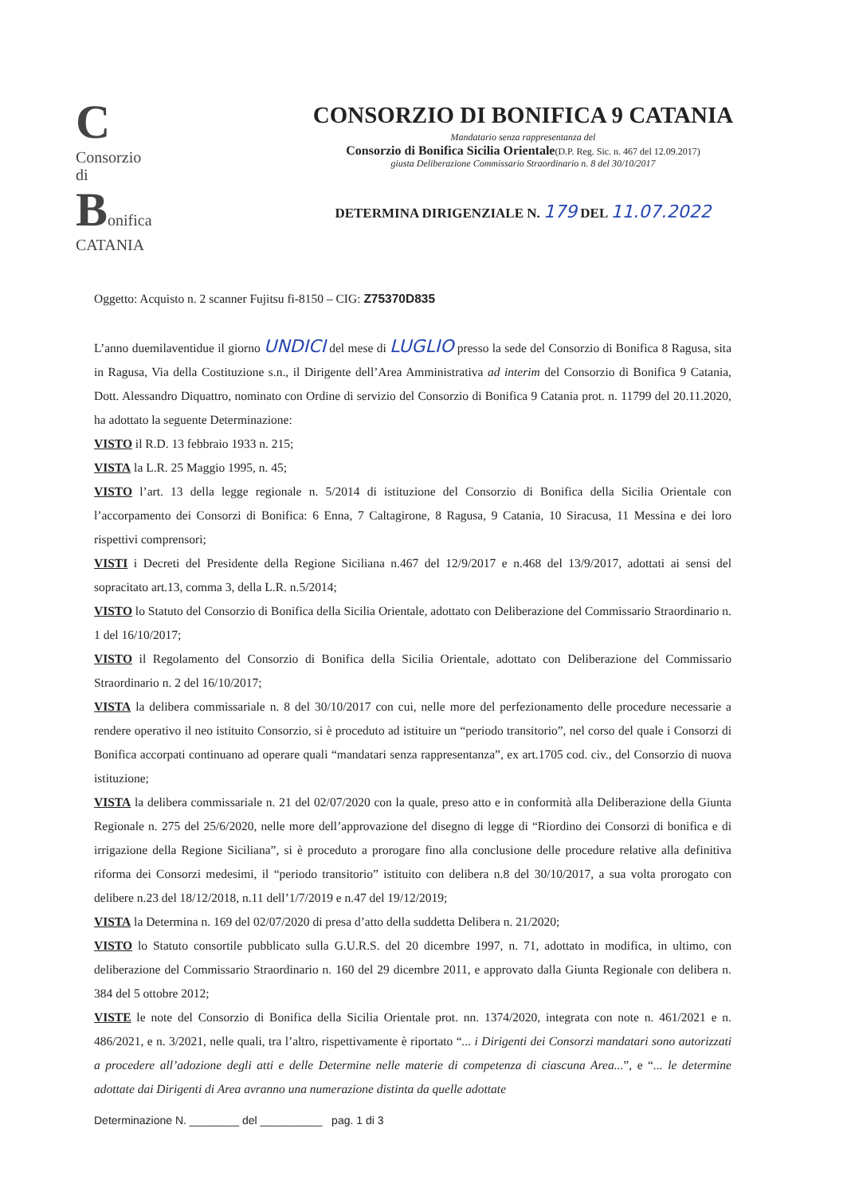C Consorzio
di
Bonifica
CATANIA
CONSORZIO DI BONIFICA 9 CATANIA
Mandatario senza rappresentanza del
Consorzio di Bonifica Sicilia Orientale(D.P. Reg. Sic. n. 467 del 12.09.2017)
giusta Deliberazione Commissario Straordinario n. 8 del 30/10/2017
DETERMINA DIRIGENZIALE N. 179 DEL 11.07.2022
Oggetto: Acquisto n. 2 scanner Fujitsu fi-8150 – CIG: Z75370D835
L’anno duemilaventidue il giorno UNDICI del mese di LUGLIO presso la sede del Consorzio di Bonifica 8 Ragusa, sita in Ragusa, Via della Costituzione s.n., il Dirigente dell’Area Amministrativa ad interim del Consorzio di Bonifica 9 Catania, Dott. Alessandro Diquattro, nominato con Ordine di servizio del Consorzio di Bonifica 9 Catania prot. n. 11799 del 20.11.2020, ha adottato la seguente Determinazione:
VISTO il R.D. 13 febbraio 1933 n. 215;
VISTA la L.R. 25 Maggio 1995, n. 45;
VISTO l’art. 13 della legge regionale n. 5/2014 di istituzione del Consorzio di Bonifica della Sicilia Orientale con l’accorpamento dei Consorzi di Bonifica: 6 Enna, 7 Caltagirone, 8 Ragusa, 9 Catania, 10 Siracusa, 11 Messina e dei loro rispettivi comprensori;
VISTI i Decreti del Presidente della Regione Siciliana n.467 del 12/9/2017 e n.468 del 13/9/2017, adottati ai sensi del sopracitato art.13, comma 3, della L.R. n.5/2014;
VISTO lo Statuto del Consorzio di Bonifica della Sicilia Orientale, adottato con Deliberazione del Commissario Straordinario n. 1 del 16/10/2017;
VISTO il Regolamento del Consorzio di Bonifica della Sicilia Orientale, adottato con Deliberazione del Commissario Straordinario n. 2 del 16/10/2017;
VISTA la delibera commissariale n. 8 del 30/10/2017 con cui, nelle more del perfezionamento delle procedure necessarie a rendere operativo il neo istituito Consorzio, si è proceduto ad istituire un “periodo transitorio”, nel corso del quale i Consorzi di Bonifica accorpati continuano ad operare quali “mandatari senza rappresentanza”, ex art.1705 cod. civ., del Consorzio di nuova istituzione;
VISTA la delibera commissariale n. 21 del 02/07/2020 con la quale, preso atto e in conformità alla Deliberazione della Giunta Regionale n. 275 del 25/6/2020, nelle more dell’approvazione del disegno di legge di “Riordino dei Consorzi di bonifica e di irrigazione della Regione Siciliana”, si è proceduto a prorogare fino alla conclusione delle procedure relative alla definitiva riforma dei Consorzi medesimi, il “periodo transitorio” istituito con delibera n.8 del 30/10/2017, a sua volta prorogato con delibere n.23 del 18/12/2018, n.11 dell’1/7/2019 e n.47 del 19/12/2019;
VISTA la Determina n. 169 del 02/07/2020 di presa d’atto della suddetta Delibera n. 21/2020;
VISTO lo Statuto consortile pubblicato sulla G.U.R.S. del 20 dicembre 1997, n. 71, adottato in modifica, in ultimo, con deliberazione del Commissario Straordinario n. 160 del 29 dicembre 2011, e approvato dalla Giunta Regionale con delibera n. 384 del 5 ottobre 2012;
VISTE le note del Consorzio di Bonifica della Sicilia Orientale prot. nn. 1374/2020, integrata con note n. 461/2021 e n. 486/2021, e n. 3/2021, nelle quali, tra l’altro, rispettivamente è riportato “... i Dirigenti dei Consorzi mandatari sono autorizzati a procedere all’adozione degli atti e delle Determine nelle materie di competenza di ciascuna Area...”, e “... le determine adottate dai Dirigenti di Area avranno una numerazione distinta da quelle adottate
Determinazione N. ________ del __________ pag. 1 di 3